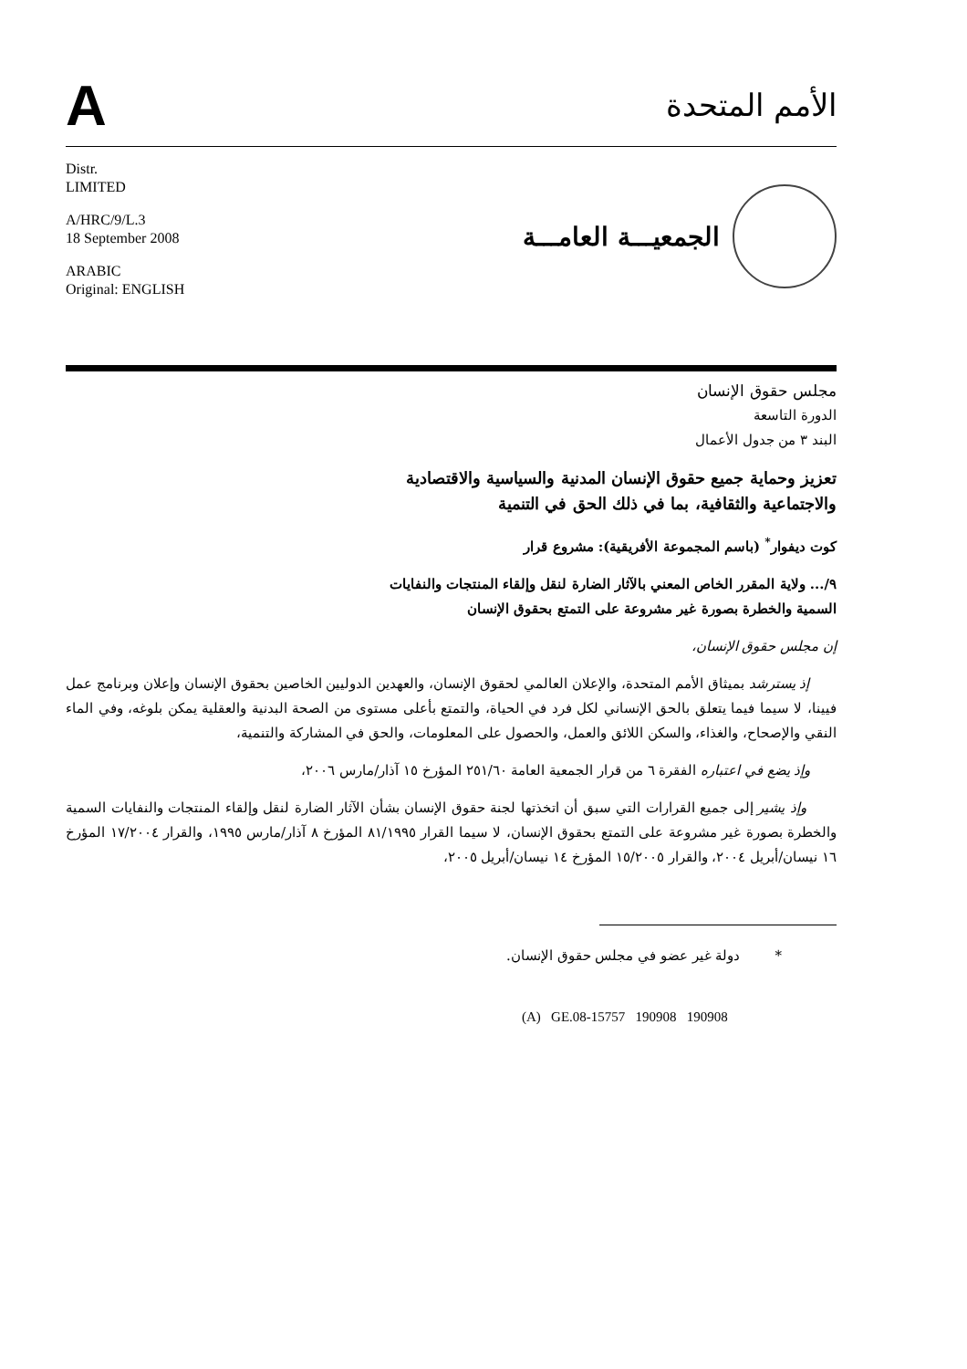A
الأمم المتحدة
Distr.
LIMITED
A/HRC/9/L.3
18 September 2008
ARABIC
Original: ENGLISH
الجمعيـــة العامـــة
مجلس حقوق الإنسان
الدورة التاسعة
البند ٣ من جدول الأعمال
تعزيز وحماية جميع حقوق الإنسان المدنية والسياسية والاقتصادية
والاجتماعية والثقافية، بما في ذلك الحق في التنمية
كوت ديفوار<sup>*</sup> (باسم المجموعة الأفريقية): مشروع قرار
٩/... ولاية المقرر الخاص المعني بالآثار الضارة لنقل وإلقاء المنتجات والنفايات
السمية والخطرة بصورة غير مشروعة على التمتع بحقوق الإنسان
إن مجلس حقوق الإنسان،
إذ يسترشد بميثاق الأمم المتحدة، والإعلان العالمي لحقوق الإنسان، والعهدين الدوليين الخاصين بحقوق الإنسان وإعلان وبرنامج عمل فيينا، لا سيما فيما يتعلق بالحق الإنساني لكل فرد في الحياة، والتمتع بأعلى مستوى من الصحة البدنية والعقلية يمكن بلوغه، وفي الماء النقي والإصحاح، والغذاء، والسكن اللائق والعمل، والحصول على المعلومات، والحق في المشاركة والتنمية،
وإذ يضع في اعتباره الفقرة ٦ من قرار الجمعية العامة ٢٥١/٦٠ المؤرخ ١٥ آذار/مارس ٢٠٠٦،
وإذ يشير إلى جميع القرارات التي سبق أن اتخذتها لجنة حقوق الإنسان بشأن الآثار الضارة لنقل وإلقاء المنتجات والنفايات السمية والخطرة بصورة غير مشروعة على التمتع بحقوق الإنسان، لا سيما القرار ٨١/١٩٩٥ المؤرخ ٨ آذار/مارس ١٩٩٥، والقرار ١٧/٢٠٠٤ المؤرخ ١٦ نيسان/أبريل ٢٠٠٤، والقرار ١٥/٢٠٠٥ المؤرخ ١٤ نيسان/أبريل ٢٠٠٥،
* دولة غير عضو في مجلس حقوق الإنسان.
(A) GE.08-15757 190908 190908